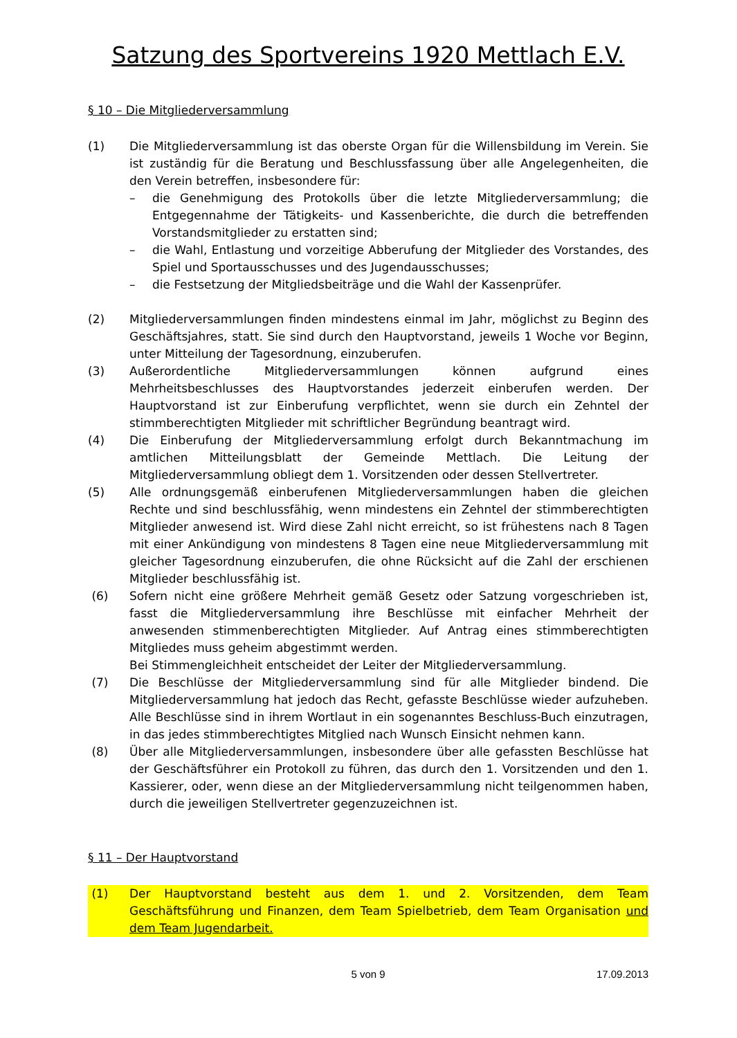Satzung des Sportvereins 1920 Mettlach E.V.
§ 10 – Die Mitgliederversammlung
(1) Die Mitgliederversammlung ist das oberste Organ für die Willensbildung im Verein. Sie ist zuständig für die Beratung und Beschlussfassung über alle Angelegenheiten, die den Verein betreffen, insbesondere für:
– die Genehmigung des Protokolls über die letzte Mitgliederversammlung; die Entgegennahme der Tätigkeits- und Kassenberichte, die durch die betreffenden Vorstandsmitglieder zu erstatten sind;
– die Wahl, Entlastung und vorzeitige Abberufung der Mitglieder des Vorstandes, des Spiel und Sportausschusses und des Jugendausschusses;
– die Festsetzung der Mitgliedsbeiträge und die Wahl der Kassenprüfer.
(2) Mitgliederversammlungen finden mindestens einmal im Jahr, möglichst zu Beginn des Geschäftsjahres, statt. Sie sind durch den Hauptvorstand, jeweils 1 Woche vor Beginn, unter Mitteilung der Tagesordnung, einzuberufen.
(3) Außerordentliche Mitgliederversammlungen können aufgrund eines Mehrheitsbeschlusses des Hauptvorstandes jederzeit einberufen werden. Der Hauptvorstand ist zur Einberufung verpflichtet, wenn sie durch ein Zehntel der stimmberechtigten Mitglieder mit schriftlicher Begründung beantragt wird.
(4) Die Einberufung der Mitgliederversammlung erfolgt durch Bekanntmachung im amtlichen Mitteilungsblatt der Gemeinde Mettlach. Die Leitung der Mitgliederversammlung obliegt dem 1. Vorsitzenden oder dessen Stellvertreter.
(5) Alle ordnungsgemäß einberufenen Mitgliederversammlungen haben die gleichen Rechte und sind beschlussfähig, wenn mindestens ein Zehntel der stimmberechtigten Mitglieder anwesend ist. Wird diese Zahl nicht erreicht, so ist frühestens nach 8 Tagen mit einer Ankündigung von mindestens 8 Tagen eine neue Mitgliederversammlung mit gleicher Tagesordnung einzuberufen, die ohne Rücksicht auf die Zahl der erschienen Mitglieder beschlussfähig ist.
(6) Sofern nicht eine größere Mehrheit gemäß Gesetz oder Satzung vorgeschrieben ist, fasst die Mitgliederversammlung ihre Beschlüsse mit einfacher Mehrheit der anwesenden stimmenberechtigten Mitglieder. Auf Antrag eines stimmberechtigten Mitgliedes muss geheim abgestimmt werden.
Bei Stimmengleichheit entscheidet der Leiter der Mitgliederversammlung.
(7) Die Beschlüsse der Mitgliederversammlung sind für alle Mitglieder bindend. Die Mitgliederversammlung hat jedoch das Recht, gefasste Beschlüsse wieder aufzuheben. Alle Beschlüsse sind in ihrem Wortlaut in ein sogenanntes Beschluss-Buch einzutragen, in das jedes stimmberechtigtes Mitglied nach Wunsch Einsicht nehmen kann.
(8) Über alle Mitgliederversammlungen, insbesondere über alle gefassten Beschlüsse hat der Geschäftsführer ein Protokoll zu führen, das durch den 1. Vorsitzenden und den 1. Kassierer, oder, wenn diese an der Mitgliederversammlung nicht teilgenommen haben, durch die jeweiligen Stellvertreter gegenzuzeichnen ist.
§ 11 – Der Hauptvorstand
(1) Der Hauptvorstand besteht aus dem 1. und 2. Vorsitzenden, dem Team Geschäftsführung und Finanzen, dem Team Spielbetrieb, dem Team Organisation und dem Team Jugendarbeit.
5 von 9 17.09.2013